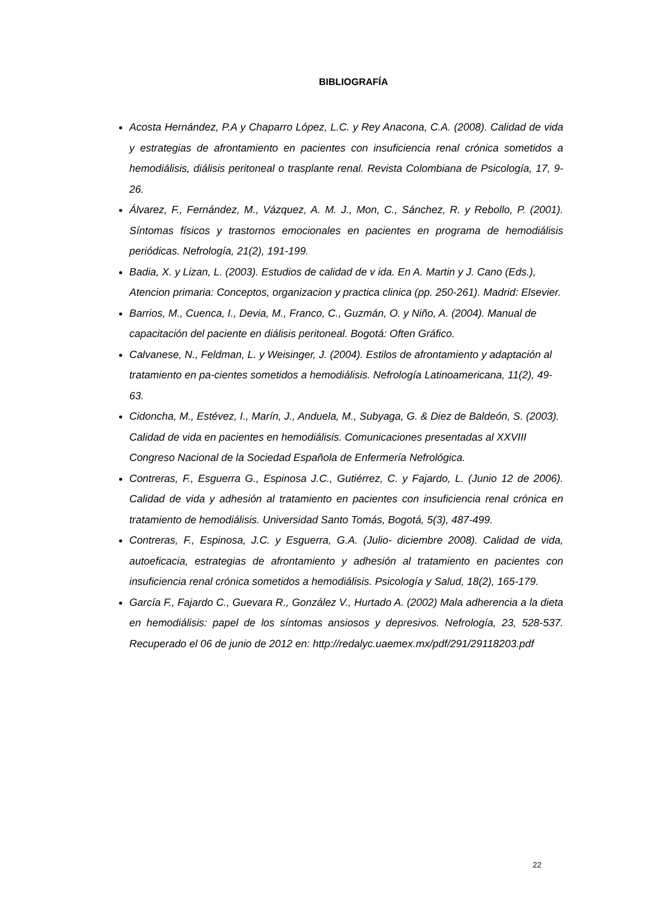BIBLIOGRAFÍA
Acosta Hernández, P.A y Chaparro López, L.C. y Rey Anacona, C.A. (2008). Calidad de vida y estrategias de afrontamiento en pacientes con insuficiencia renal crónica sometidos a hemodiálisis, diálisis peritoneal o trasplante renal. Revista Colombiana de Psicología, 17, 9-26.
Álvarez, F., Fernández, M., Vázquez, A. M. J., Mon, C., Sánchez, R. y Rebollo, P. (2001). Síntomas físicos y trastornos emocionales en pacientes en programa de hemodiálisis periódicas. Nefrología, 21(2), 191-199.
Badia, X. y Lizan, L. (2003). Estudios de calidad de v ida. En A. Martin y J. Cano (Eds.), Atencion primaria: Conceptos, organizacion y practica clinica (pp. 250-261). Madrid: Elsevier.
Barrios, M., Cuenca, I., Devia, M., Franco, C., Guzmán, O. y Niño, A. (2004). Manual de capacitación del paciente en diálisis peritoneal. Bogotá: Often Gráfico.
Calvanese, N., Feldman, L. y Weisinger, J. (2004). Estilos de afrontamiento y adaptación al tratamiento en pa-cientes sometidos a hemodiálisis. Nefrología Latinoamericana, 11(2), 49-63.
Cidoncha, M., Estévez, I., Marín, J., Anduela, M., Subyaga, G. & Diez de Baldeón, S. (2003). Calidad de vida en pacientes en hemodiálisis. Comunicaciones presentadas al XXVIII Congreso Nacional de la Sociedad Española de Enfermería Nefrológica.
Contreras, F., Esguerra G., Espinosa J.C., Gutiérrez, C. y Fajardo, L. (Junio 12 de 2006). Calidad de vida y adhesión al tratamiento en pacientes con insuficiencia renal crónica en tratamiento de hemodiálisis. Universidad Santo Tomás, Bogotá, 5(3), 487-499.
Contreras, F., Espinosa, J.C. y Esguerra, G.A. (Julio- diciembre 2008). Calidad de vida, autoeficacia, estrategias de afrontamiento y adhesión al tratamiento en pacientes con insuficiencia renal crónica sometidos a hemodiálisis. Psicología y Salud, 18(2), 165-179.
García F., Fajardo C., Guevara R., González V., Hurtado A. (2002) Mala adherencia a la dieta en hemodiálisis: papel de los síntomas ansiosos y depresivos. Nefrología, 23, 528-537. Recuperado el 06 de junio de 2012 en: http://redalyc.uaemex.mx/pdf/291/29118203.pdf
22